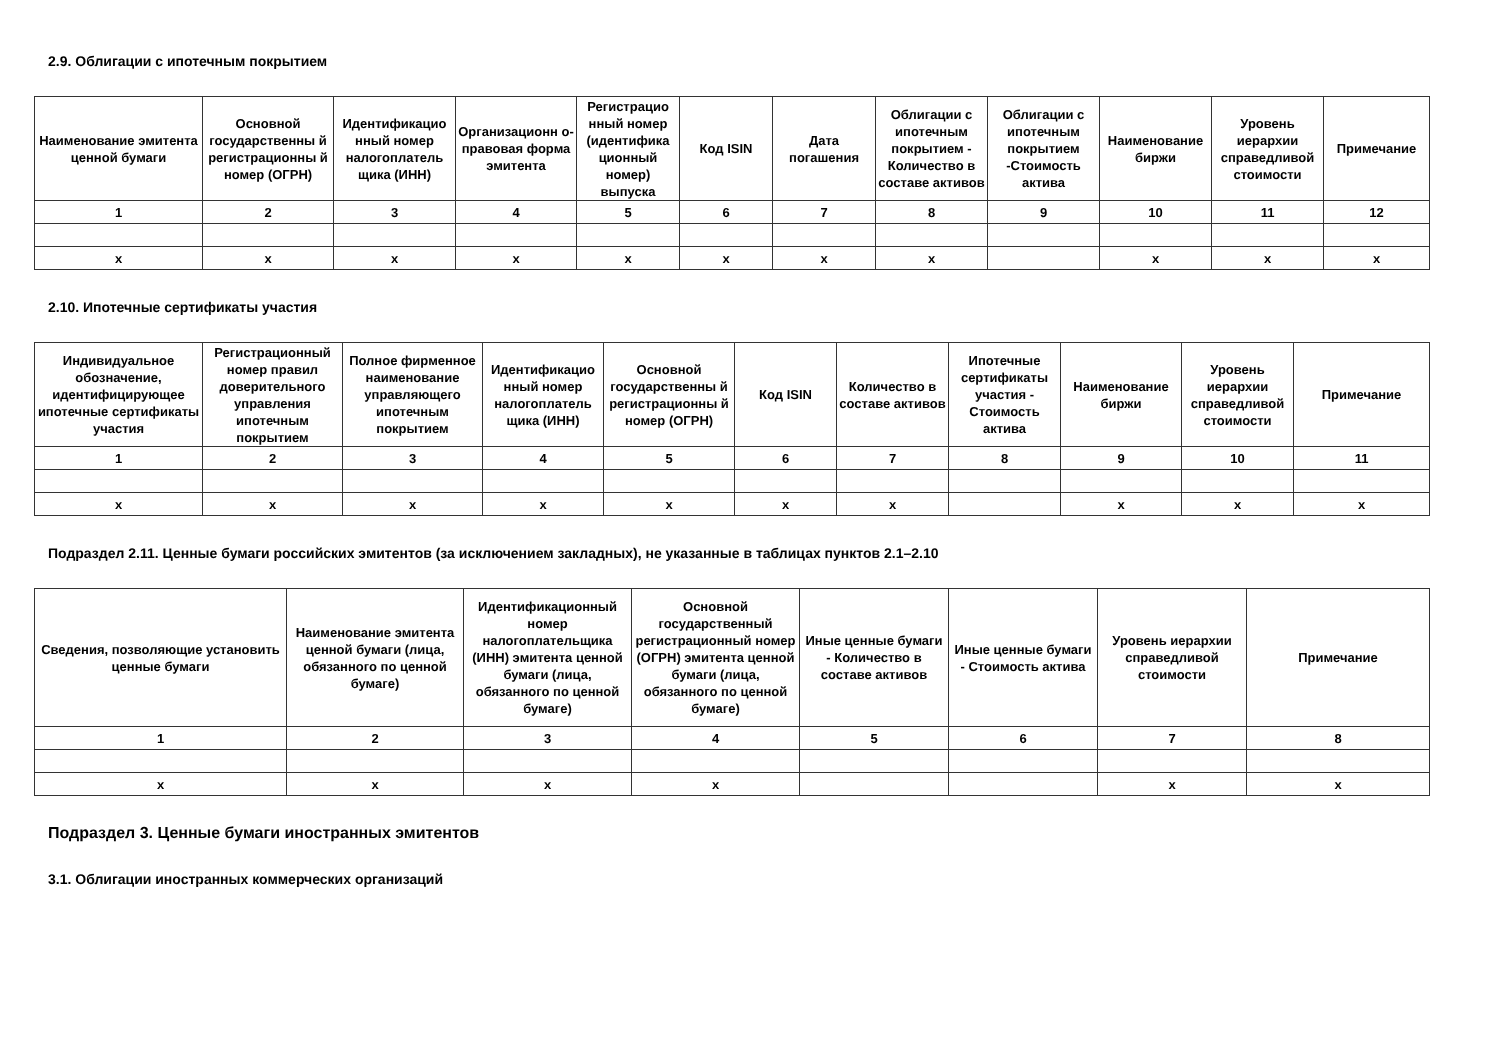2.9. Облигации с ипотечным покрытием
| Наименование эмитента ценной бумаги | Основной государственны й регистрационны й номер (ОГРН) | Идентификацио нный номер налогоплатель щика (ИНН) | Организационн о-правовая форма эмитента | Регистрацио нный номер (идентифика ционный номер) выпуска | Код ISIN | Дата погашения | Облигации с ипотечным покрытием - Количество в составе активов | Облигации с ипотечным покрытием -Стоимость актива | Наименование биржи | Уровень иерархии справедливой стоимости | Примечание |
| --- | --- | --- | --- | --- | --- | --- | --- | --- | --- | --- | --- |
| 1 | 2 | 3 | 4 | 5 | 6 | 7 | 8 | 9 | 10 | 11 | 12 |
| x | x | x | x | x | x | x | x | | x | x | x |
2.10. Ипотечные сертификаты участия
| Индивидуальное обозначение, идентифицирующее ипотечные сертификаты участия | Регистрационный номер правил доверительного управления ипотечным покрытием | Полное фирменное наименование управляющего ипотечным покрытием | Идентификацио нный номер налогоплатель щика (ИНН) | Основной государственны й регистрационны й номер (ОГРН) | Код ISIN | Количество в составе активов | Ипотечные сертификаты участия - Стоимость актива | Наименование биржи | Уровень иерархии справедливой стоимости | Примечание |
| --- | --- | --- | --- | --- | --- | --- | --- | --- | --- | --- |
| 1 | 2 | 3 | 4 | 5 | 6 | 7 | 8 | 9 | 10 | 11 |
| x | x | x | x | x | x | x | | x | x | x |
Подраздел 2.11. Ценные бумаги российских эмитентов (за исключением закладных), не указанные в таблицах пунктов 2.1–2.10
| Сведения, позволяющие установить ценные бумаги | Наименование эмитента ценной бумаги (лица, обязанного по ценной бумаге) | Идентификационный номер налогоплательщика (ИНН) эмитента ценной бумаги (лица, обязанного по ценной бумаге) | Основной государственный регистрационный номер (ОГРН) эмитента ценной бумаги (лица, обязанного по ценной бумаге) | Иные ценные бумаги - Количество в составе активов | Иные ценные бумаги - Стоимость актива | Уровень иерархии справедливой стоимости | Примечание |
| --- | --- | --- | --- | --- | --- | --- | --- |
| 1 | 2 | 3 | 4 | 5 | 6 | 7 | 8 |
| x | x | x | x | | | x | x |
Подраздел 3. Ценные бумаги иностранных эмитентов
3.1. Облигации иностранных коммерческих организаций